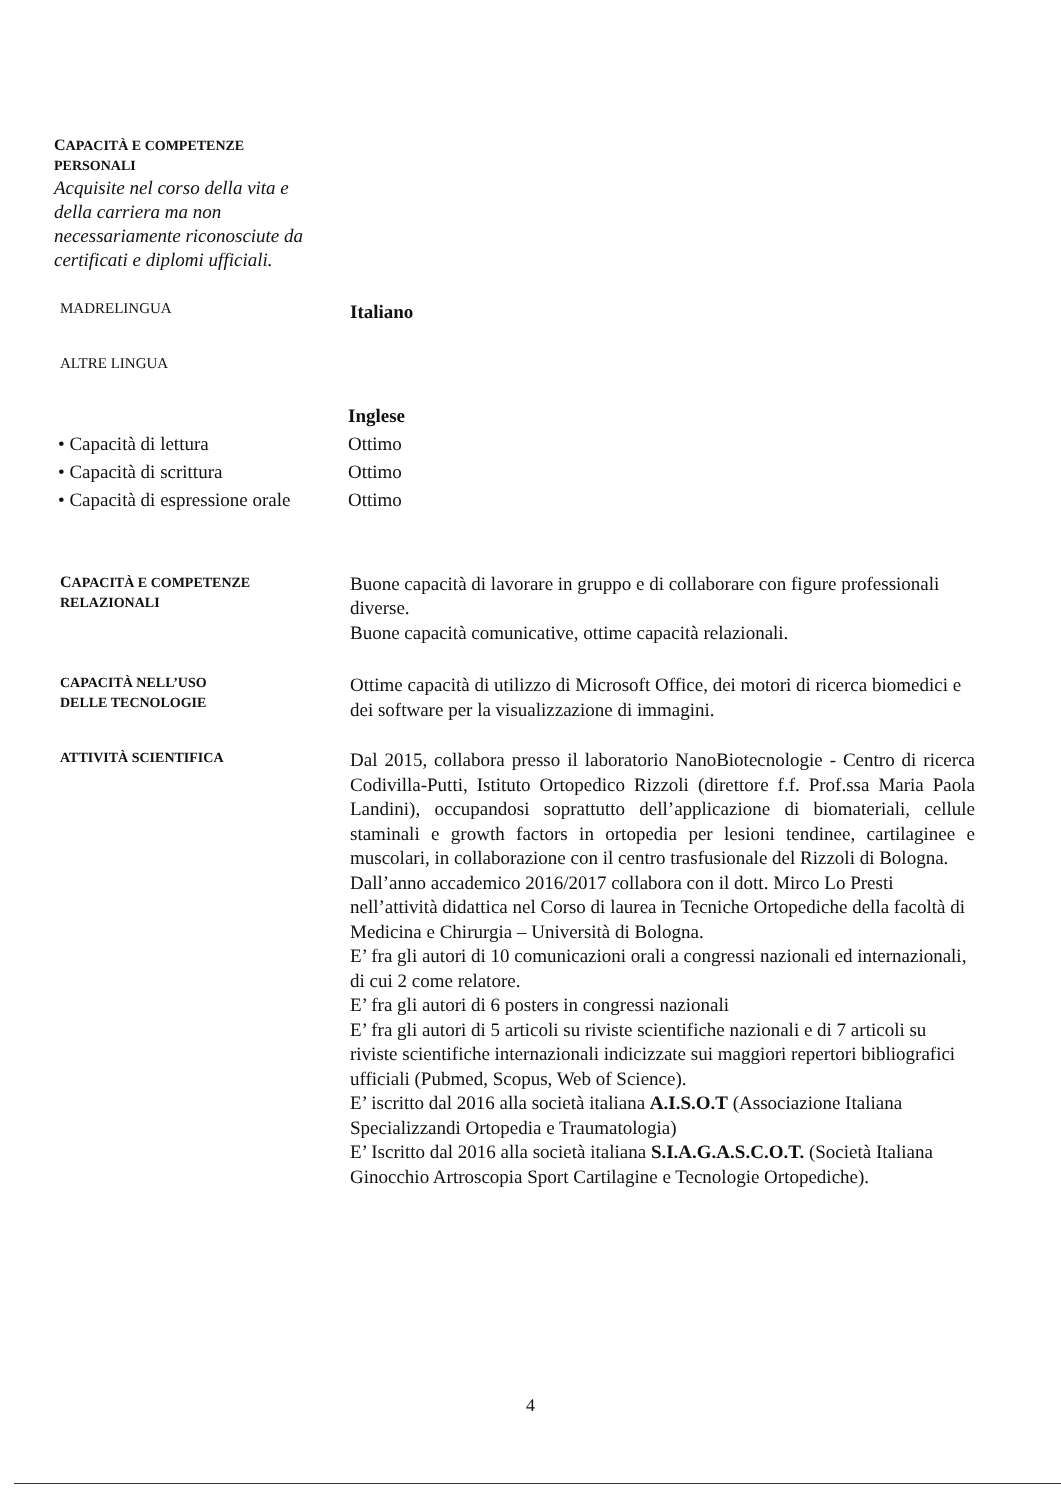CAPACITÀ E COMPETENZE
PERSONALI
Acquisite nel corso della vita e della carriera ma non necessariamente riconosciute da certificati e diplomi ufficiali.
MADRELINGUA
Italiano
ALTRE LINGUA
• Capacità di lettura
• Capacità di scrittura
• Capacità di espressione orale
Inglese
Ottimo
Ottimo
Ottimo
CAPACITÀ E COMPETENZE
RELAZIONALI
Buone capacità di lavorare in gruppo e di collaborare con figure professionali diverse.
Buone capacità comunicative, ottime capacità relazionali.
CAPACITÀ NELL’USO
DELLE TECNOLOGIE
Ottime capacità di utilizzo di Microsoft Office, dei motori di ricerca biomedici e dei software per la visualizzazione di immagini.
ATTIVITÀ SCIENTIFICA
Dal 2015, collabora presso il laboratorio NanoBiotecnologie - Centro di ricerca Codivilla-Putti, Istituto Ortopedico Rizzoli (direttore f.f. Prof.ssa Maria Paola Landini), occupandosi soprattutto dell’applicazione di biomateriali, cellule staminali e growth factors in ortopedia per lesioni tendinee, cartilaginee e muscolari, in collaborazione con il centro trasfusionale del Rizzoli di Bologna.
Dall’anno accademico 2016/2017 collabora con il dott. Mirco Lo Presti nell’attività didattica nel Corso di laurea in Tecniche Ortopediche della facoltà di Medicina e Chirurgia – Università di Bologna.
E’ fra gli autori di 10 comunicazioni orali a congressi nazionali ed internazionali, di cui 2 come relatore.
E’ fra gli autori di 6 posters in congressi nazionali
E’ fra gli autori di 5 articoli su riviste scientifiche nazionali e di 7 articoli su riviste scientifiche internazionali indicizzate sui maggiori repertori bibliografici ufficiali (Pubmed, Scopus, Web of Science).
E’ iscritto dal 2016 alla società italiana A.I.S.O.T (Associazione Italiana Specializzandi Ortopedia e Traumatologia)
E’ Iscritto dal 2016 alla società italiana S.I.A.G.A.S.C.O.T. (Società Italiana Ginocchio Artroscopia Sport Cartilagine e Tecnologie Ortopediche).
4